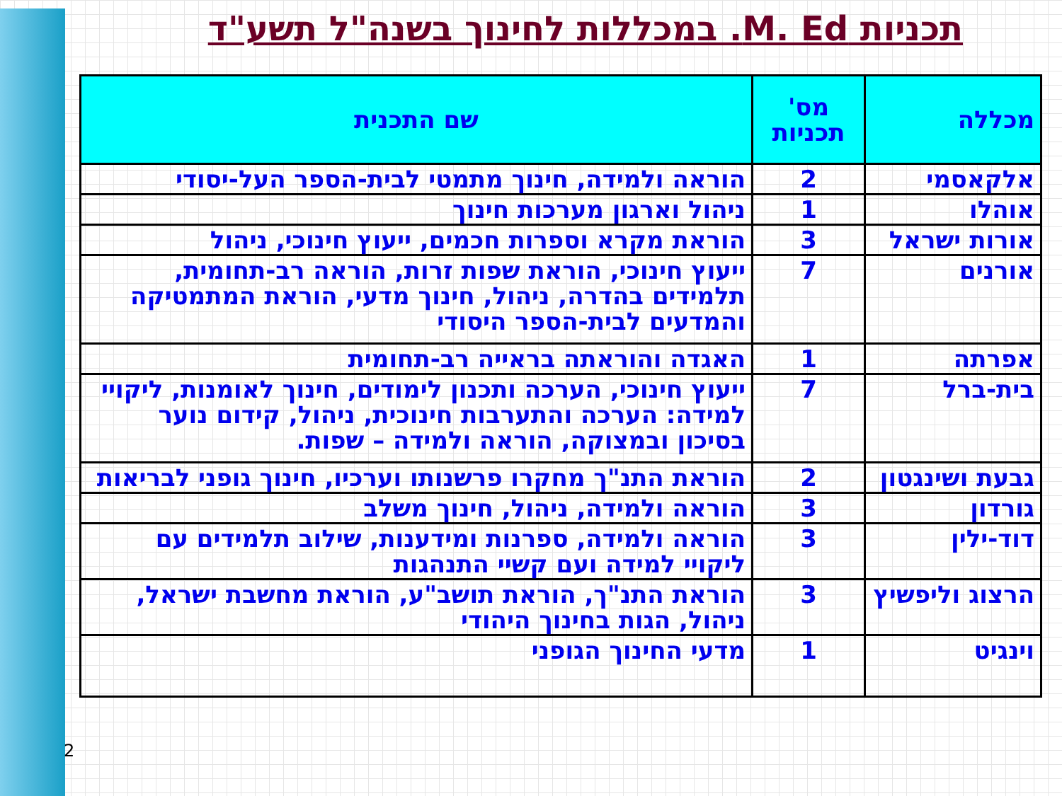תכניות M. Ed. במכללות לחינוך בשנה"ל תשע"ד
| מכללה | מס' תכניות | שם התכנית |
| --- | --- | --- |
| אלקאסמי | 2 | הוראה ולמידה, חינוך מתמטי לבית-הספר העל-יסודי |
| אוהלו | 1 | ניהול וארגון מערכות חינוך |
| אורות ישראל | 3 | הוראת מקרא וספרות חכמים, ייעוץ חינוכי, ניהול |
| אורנים | 7 | ייעוץ חינוכי, הוראת שפות זרות, הוראה רב-תחומית, תלמידים בהדרה, ניהול, חינוך מדעי, הוראת המתמטיקה והמדעים לבית-הספר היסודי |
| אפרתה | 1 | האגדה והוראתה בראייה רב-תחומית |
| בית-ברל | 7 | ייעוץ חינוכי, הערכה ותכנון לימודים, חינוך לאומנות, ליקויי למידה: הערכה והתערבות חינוכית, ניהול, קידום נוער בסיכון ובמצוקה, הוראה ולמידה – שפות. |
| גבעת ושינגטון | 2 | הוראת התנ"ך מחקרו פרשנותו וערכיו, חינוך גופני לבריאות |
| גורדון | 3 | הוראה ולמידה, ניהול, חינוך משלב |
| דוד-ילין | 3 | הוראה ולמידה, ספרנות ומידענות, שילוב תלמידים עם ליקויי למידה ועם קשיי התנהגות |
| הרצוג וליפשיץ | 3 | הוראת התנ"ך, הוראת תושב"ע, הוראת מחשבת ישראל, ניהול, הגות בחינוך היהודי |
| וינגיט | 1 | מדעי החינוך הגופני |
2